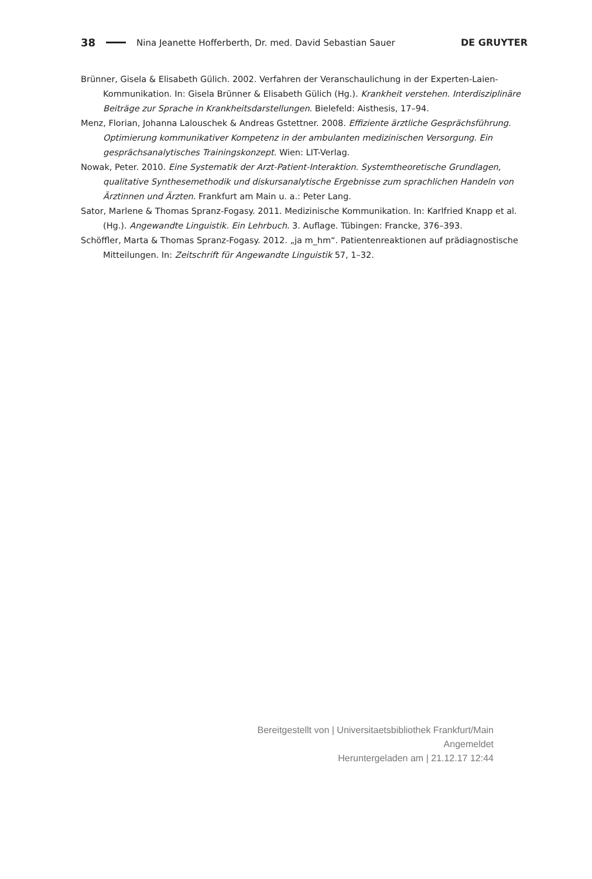38 Nina Jeanette Hofferberth, Dr. med. David Sebastian Sauer DE GRUYTER
Brünner, Gisela & Elisabeth Gülich. 2002. Verfahren der Veranschaulichung in der Experten-Laien-Kommunikation. In: Gisela Brünner & Elisabeth Gülich (Hg.). Krankheit verstehen. Interdisziplinäre Beiträge zur Sprache in Krankheitsdarstellungen. Bielefeld: Aisthesis, 17–94.
Menz, Florian, Johanna Lalouschek & Andreas Gstettner. 2008. Effiziente ärztliche Gesprächsführung. Optimierung kommunikativer Kompetenz in der ambulanten medizinischen Versorgung. Ein gesprächsanalytisches Trainingskonzept. Wien: LIT-Verlag.
Nowak, Peter. 2010. Eine Systematik der Arzt-Patient-Interaktion. Systemtheoretische Grundlagen, qualitative Synthesemethodik und diskursanalytische Ergebnisse zum sprachlichen Handeln von Ärztinnen und Ärzten. Frankfurt am Main u. a.: Peter Lang.
Sator, Marlene & Thomas Spranz-Fogasy. 2011. Medizinische Kommunikation. In: Karlfried Knapp et al. (Hg.). Angewandte Linguistik. Ein Lehrbuch. 3. Auflage. Tübingen: Francke, 376–393.
Schöffler, Marta & Thomas Spranz-Fogasy. 2012. „ja m_hm“. Patientenreaktionen auf prädiagnostische Mitteilungen. In: Zeitschrift für Angewandte Linguistik 57, 1–32.
Bereitgestellt von | Universitaetsbibliothek Frankfurt/Main
Angemeldet
Heruntergeladen am | 21.12.17 12:44